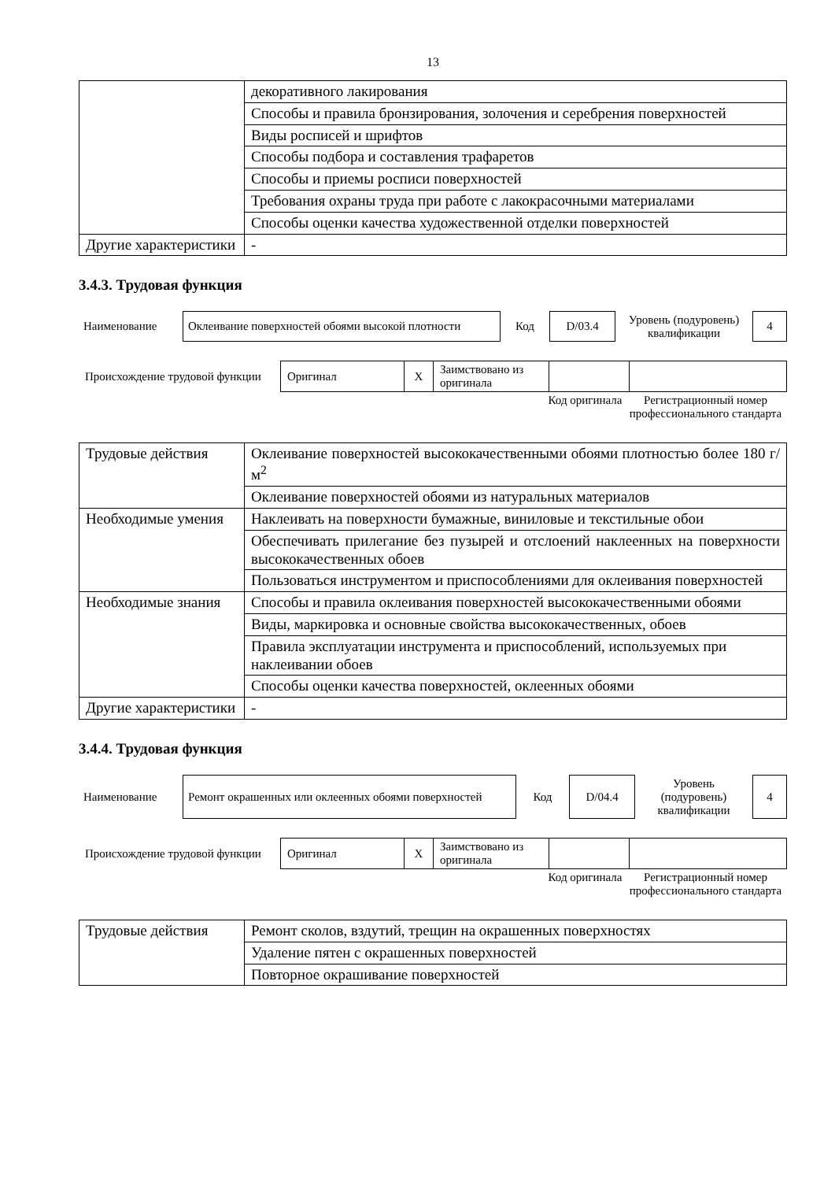13
| | декоративного лакирования |
| | Способы и правила бронзирования, золочения и серебрения поверхностей |
| | Виды росписей и шрифтов |
| | Способы подбора и составления трафаретов |
| | Способы и приемы росписи поверхностей |
| | Требования охраны труда при работе с лакокрасочными материалами |
| | Способы оценки качества художественной отделки поверхностей |
| Другие характеристики | - |
3.4.3. Трудовая функция
| Наименование | Оклеивание поверхностей обоями высокой плотности | Код | D/03.4 | Уровень (подуровень) квалификации | 4 |
| Происхождение трудовой функции | Оригинал | X | Заимствовано из оригинала | | |
| | Код оригинала | Регистрационный номер профессионального стандарта |
| Трудовые действия | Оклеивание поверхностей высококачественными обоями плотностью более 180 г/м<sup>2</sup> |
| | Оклеивание поверхностей обоями из натуральных материалов |
| Необходимые умения | Наклеивать на поверхности бумажные, виниловые и текстильные обои |
| | Обеспечивать прилегание без пузырей и отслоений наклеенных на поверхности высококачественных обоев |
| | Пользоваться инструментом и приспособлениями для оклеивания поверхностей |
| Необходимые знания | Способы и правила оклеивания поверхностей высококачественными обоями |
| | Виды, маркировка и основные свойства высококачественных, обоев |
| | Правила эксплуатации инструмента и приспособлений, используемых при наклеивании обоев |
| | Способы оценки качества поверхностей, оклеенных обоями |
| Другие характеристики | - |
3.4.4. Трудовая функция
| Наименование | Ремонт окрашенных или оклеенных обоями поверхностей | Код | D/04.4 | Уровень (подуровень) квалификации | 4 |
| Происхождение трудовой функции | Оригинал | X | Заимствовано из оригинала | | |
| | Код оригинала | Регистрационный номер профессионального стандарта |
| Трудовые действия | Ремонт сколов, вздутий, трещин на окрашенных поверхностях |
| | Удаление пятен с окрашенных поверхностей |
| | Повторное окрашивание поверхностей |